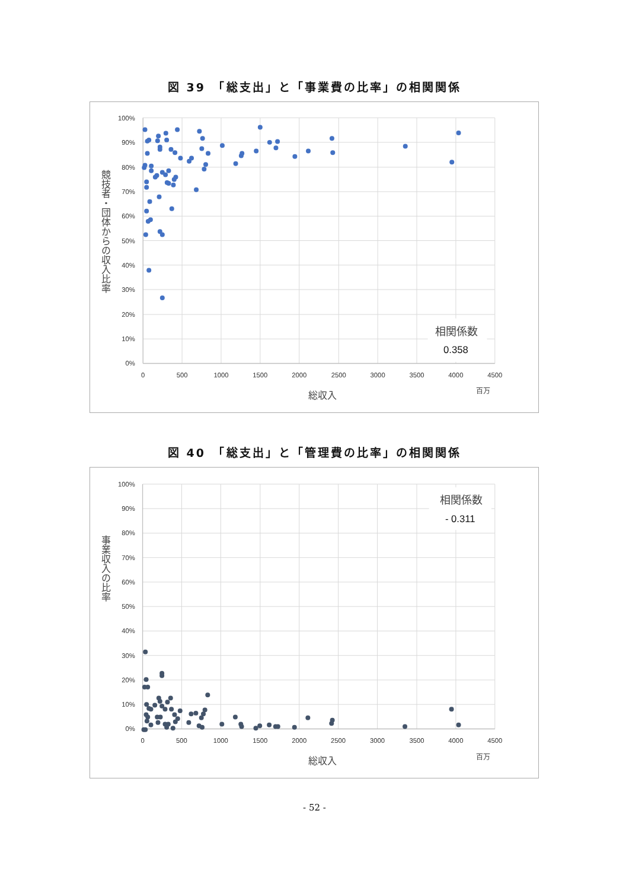図 39　「総支出」と「事業費の比率」の相関関係
100%
90%
80%
70%
60%
50%
40%
30%
20%
10%
0%
0
500
1000
1500
2000
2500
3000
3500
4000
4500
総収入
百万
競技者・団体からの収入比率
相関係数
0.358
図 40　「総支出」と「管理費の比率」の相関関係
100%
90%
80%
70%
60%
50%
40%
30%
20%
10%
0%
0
500
1000
1500
2000
2500
3000
3500
4000
4500
総収入
百万
事業収入の比率
相関係数
- 0.311
- 52 -